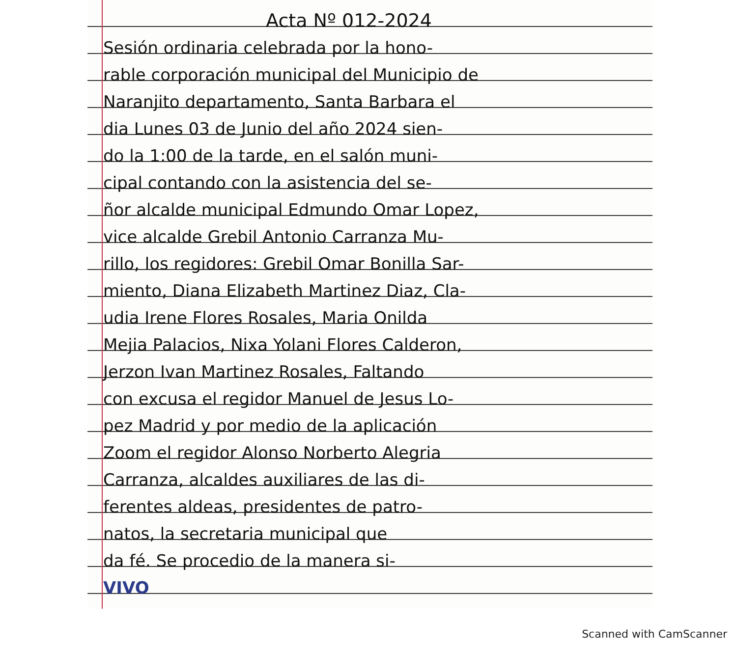Acta Nº 012-2024
Sesión ordinaria celebrada por la hono-
rable corporación municipal del Municipio de
Naranjito departamento, Santa Barbara el
dia Lunes 03 de Junio del año 2024 sien-
do la 1:00 de la tarde, en el salón muni-
cipal contando con la asistencia del se-
ñor alcalde municipal Edmundo Omar Lopez,
vice alcalde Grebil Antonio Carranza Mu-
rillo, los regidores: Grebil Omar Bonilla Sar-
miento, Diana Elizabeth Martinez Diaz, Cla-
udia Irene Flores Rosales, Maria Onilda
Mejia Palacios, Nixa Yolani Flores Calderon,
Jerzon Ivan Martinez Rosales, Faltando
con excusa el regidor Manuel de Jesus Lo-
pez Madrid y por medio de la aplicación
Zoom el regidor Alonso Norberto Alegria
Carranza, alcaldes auxiliares de las di-
ferentes aldeas, presidentes de patro-
natos, la secretaria municipal que
da fé. Se procedio de la manera si-
VIVO
Scanned with CamScanner